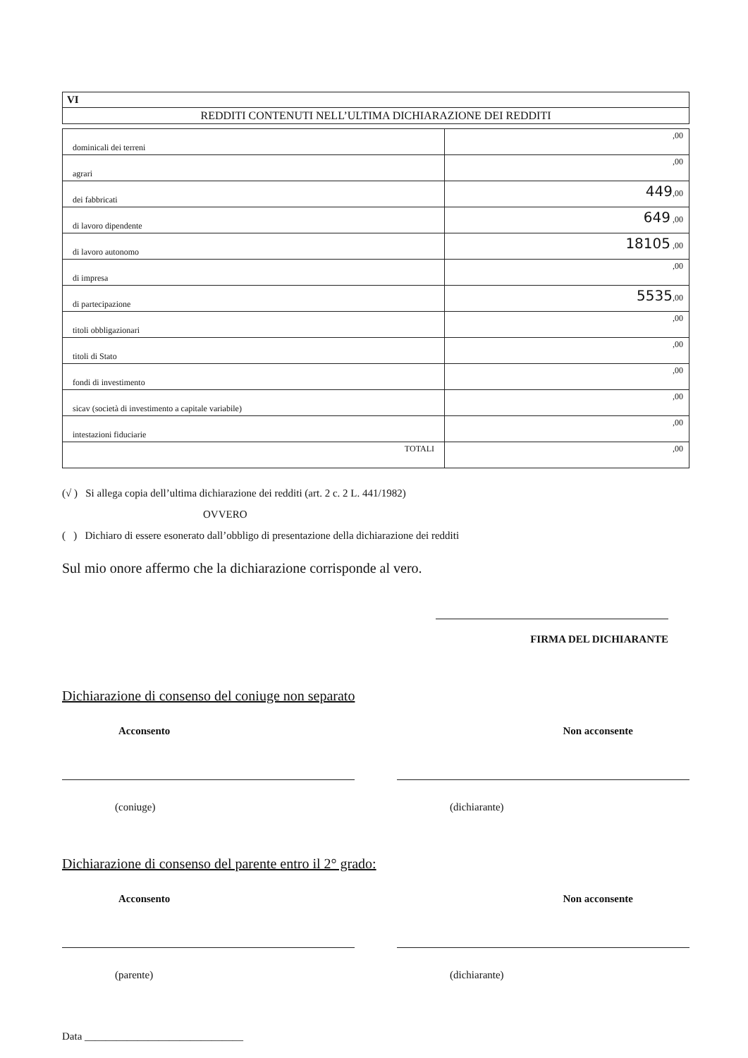VI
REDDITI CONTENUTI NELL’ULTIMA DICHIARAZIONE DEI REDDITI
| dominicali dei terreni | ,00 |
| agrari | ,00 |
| dei fabbricati | 449 ,00 |
| di lavoro dipendente | 649 ,00 |
| di lavoro autonomo | 18105 ,00 |
| di impresa | ,00 |
| di partecipazione | 5535 ,00 |
| titoli obbligazionari | ,00 |
| titoli di Stato | ,00 |
| fondi di investimento | ,00 |
| sicav (società di investimento a capitale variabile) | ,00 |
| intestazioni fiduciarie | ,00 |
| TOTALI | ,00 |
(√ ) Si allega copia dell’ultima dichiarazione dei redditi (art. 2 c. 2 L. 441/1982)
OVVERO
( ) Dichiaro di essere esonerato dall’obbligo di presentazione della dichiarazione dei redditi
Sul mio onore affermo che la dichiarazione corrisponde al vero.
FIRMA DEL DICHIARANTE
Dichiarazione di consenso del coniuge non separato
Acconsento Non acconsente
(coniuge) (dichiarante)
Dichiarazione di consenso del parente entro il 2° grado:
Acconsento Non acconsente
(parente) (dichiarante)
Data ______________________________